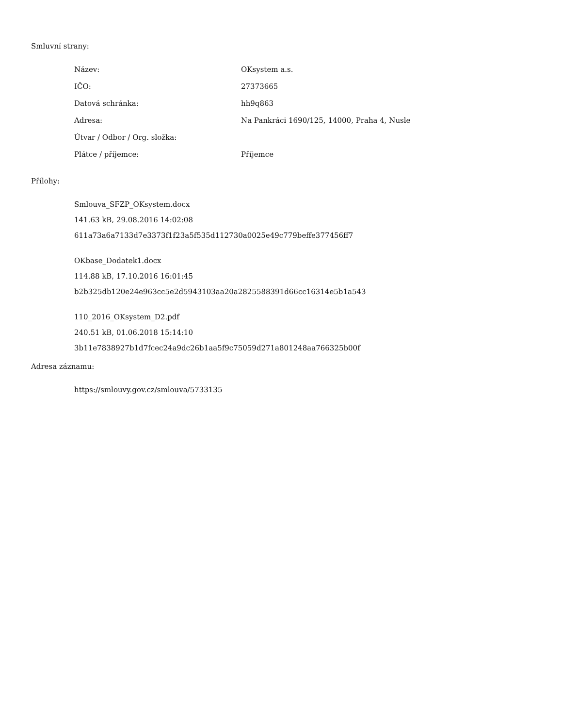Smluvní strany:
| Název: | OKsystem a.s. |
| IČO: | 27373665 |
| Datová schránka: | hh9q863 |
| Adresa: | Na Pankráci 1690/125, 14000, Praha 4, Nusle |
| Útvar / Odbor / Org. složka: | |
| Plátce / příjemce: | Příjemce |
Přílohy:
Smlouva_SFZP_OKsystem.docx
141.63 kB, 29.08.2016 14:02:08
611a73a6a7133d7e3373f1f23a5f535d112730a0025e49c779beffe377456ff7
OKbase_Dodatek1.docx
114.88 kB, 17.10.2016 16:01:45
b2b325db120e24e963cc5e2d5943103aa20a2825588391d66cc16314e5b1a543
110_2016_OKsystem_D2.pdf
240.51 kB, 01.06.2018 15:14:10
3b11e7838927b1d7fcec24a9dc26b1aa5f9c75059d271a801248aa766325b00f
Adresa záznamu:
https://smlouvy.gov.cz/smlouva/5733135